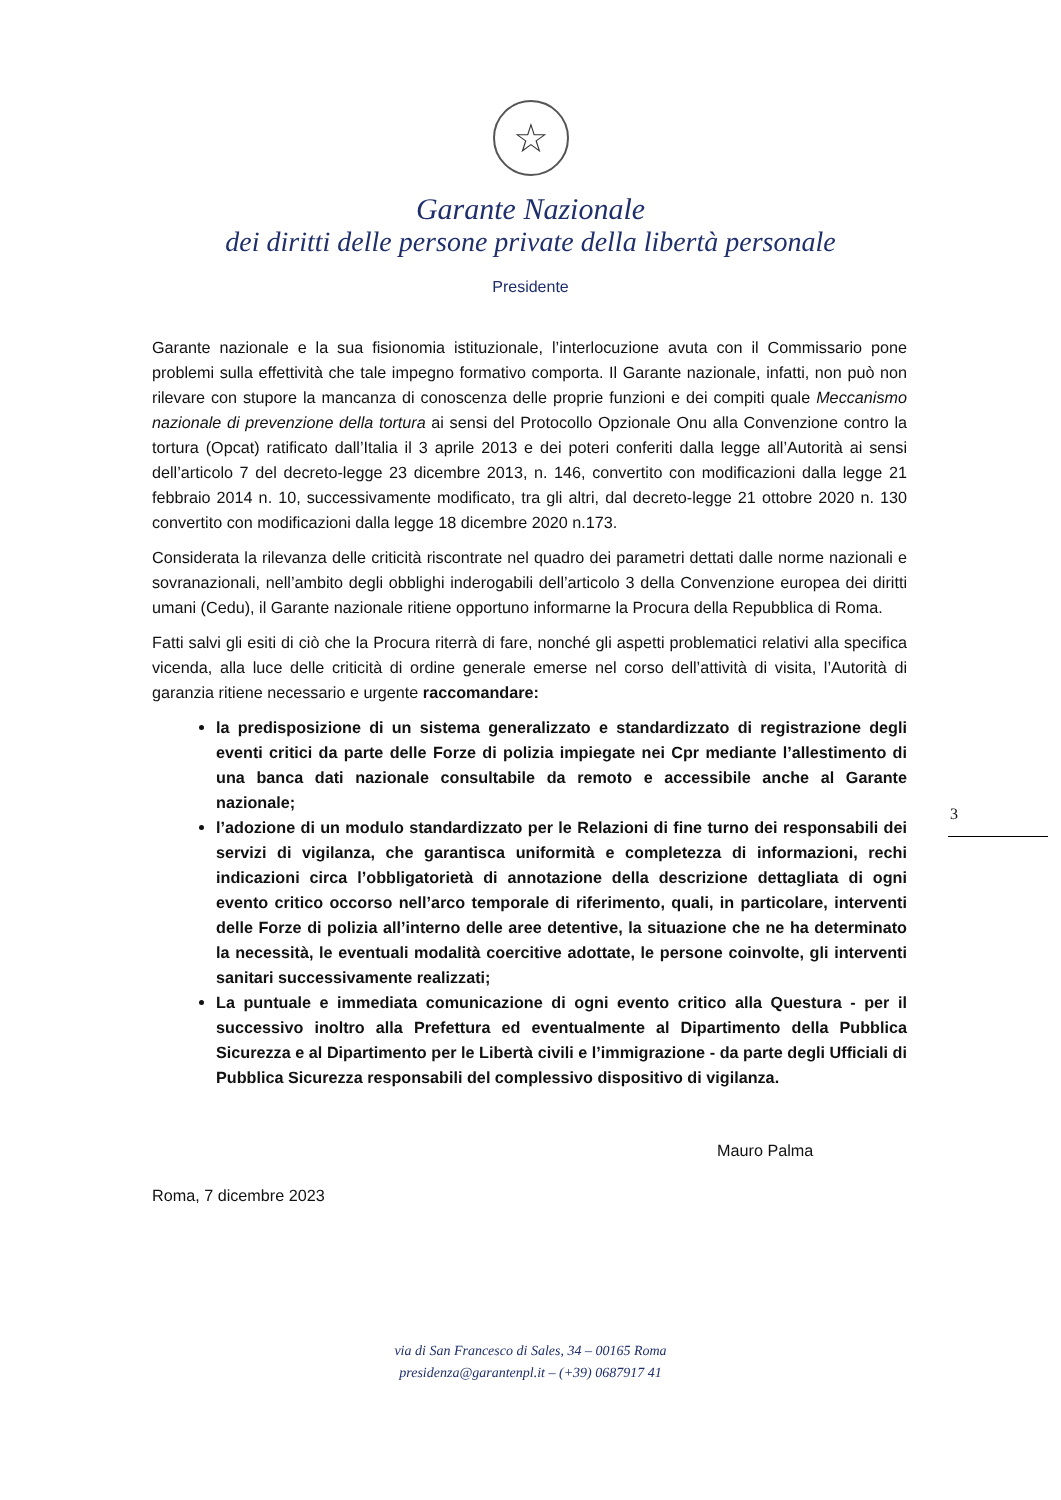☆
Garante Nazionale
dei diritti delle persone private della libertà personale
Presidente
Garante nazionale e la sua fisionomia istituzionale, l’interlocuzione avuta con il Commissario pone problemi sulla effettività che tale impegno formativo comporta. Il Garante nazionale, infatti, non può non rilevare con stupore la mancanza di conoscenza delle proprie funzioni e dei compiti quale Meccanismo nazionale di prevenzione della tortura ai sensi del Protocollo Opzionale Onu alla Convenzione contro la tortura (Opcat) ratificato dall’Italia il 3 aprile 2013 e dei poteri conferiti dalla legge all’Autorità ai sensi dell’articolo 7 del decreto-legge 23 dicembre 2013, n. 146, convertito con modificazioni dalla legge 21 febbraio 2014 n. 10, successivamente modificato, tra gli altri, dal decreto-legge 21 ottobre 2020 n. 130 convertito con modificazioni dalla legge 18 dicembre 2020 n.173.
Considerata la rilevanza delle criticità riscontrate nel quadro dei parametri dettati dalle norme nazionali e sovranazionali, nell’ambito degli obblighi inderogabili dell’articolo 3 della Convenzione europea dei diritti umani (Cedu), il Garante nazionale ritiene opportuno informarne la Procura della Repubblica di Roma.
Fatti salvi gli esiti di ciò che la Procura riterrà di fare, nonché gli aspetti problematici relativi alla specifica vicenda, alla luce delle criticità di ordine generale emerse nel corso dell’attività di visita, l’Autorità di garanzia ritiene necessario e urgente raccomandare:
la predisposizione di un sistema generalizzato e standardizzato di registrazione degli eventi critici da parte delle Forze di polizia impiegate nei Cpr mediante l’allestimento di una banca dati nazionale consultabile da remoto e accessibile anche al Garante nazionale;
l’adozione di un modulo standardizzato per le Relazioni di fine turno dei responsabili dei servizi di vigilanza, che garantisca uniformità e completezza di informazioni, rechi indicazioni circa l’obbligatorietà di annotazione della descrizione dettagliata di ogni evento critico occorso nell’arco temporale di riferimento, quali, in particolare, interventi delle Forze di polizia all’interno delle aree detentive, la situazione che ne ha determinato la necessità, le eventuali modalità coercitive adottate, le persone coinvolte, gli interventi sanitari successivamente realizzati;
La puntuale e immediata comunicazione di ogni evento critico alla Questura - per il successivo inoltro alla Prefettura ed eventualmente al Dipartimento della Pubblica Sicurezza e al Dipartimento per le Libertà civili e l’immigrazione - da parte degli Ufficiali di Pubblica Sicurezza responsabili del complessivo dispositivo di vigilanza.
Mauro Palma
Roma, 7 dicembre 2023
3
via di San Francesco di Sales, 34 – 00165 Roma
presidenza@garantenpl.it – (+39) 0687917 41